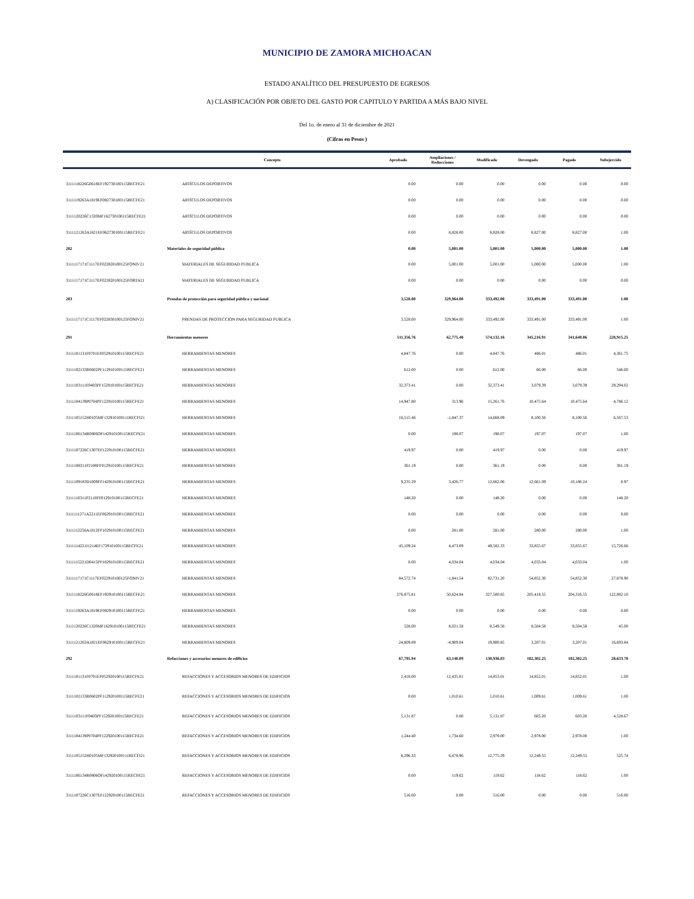MUNICIPIO DE ZAMORA MICHOACAN
ESTADO ANALÍTICO DEL PRESUPUESTO DE EGRESOS
A) CLASIFICACIÓN POR OBJETO DEL GASTO POR CAPITULO Y PARTIDA A MÁS BAJO NIVEL
Del 1o. de enero al 31 de diciembre de 2021
(Cifras en Pesos )
| | Concepto | Aprobado | Ampliaciones / Reducciones | Modificado | Devengado | Pagado | Subejercido |
| --- | --- | --- | --- | --- | --- | --- | --- |
| 3111118226G0618EF192730100115RECFE21 | ARTÍCULOS DEPORTIVOS | 0.00 | 0.00 | 0.00 | 0.00 | 0.00 | 0.00 |
| 3111119263A1819EF082730100115RECFE21 | ARTÍCULOS DEPORTIVOS | 0.00 | 0.00 | 0.00 | 0.00 | 0.00 | 0.00 |
| 3111120226C1320MF162730100115RECFE21 | ARTÍCULOS DEPORTIVOS | 0.00 | 0.00 | 0.00 | 0.00 | 0.00 | 0.00 |
| 3111121263A1821EF062730100115RECFE21 | ARTÍCULOS DEPORTIVOS | 0.00 | 8,828.00 | 8,828.00 | 8,827.00 | 8,827.00 | 1.00 |
| 282 | Materiales de seguridad pública | 0.00 | 5,001.00 | 5,001.00 | 5,000.00 | 5,000.00 | 1.00 |
| 3111117171C1117EF022820100125FONIV21 | MATERIALES DE SEGURIDAD PUBLICA | 0.00 | 5,001.00 | 5,001.00 | 5,000.00 | 5,000.00 | 1.00 |
| 3111117171C1117EF022820100125FORTA21 | MATERIALES DE SEGURIDAD PUBLICA | 0.00 | 0.00 | 0.00 | 0.00 | 0.00 | 0.00 |
| 283 | Prendas de protección para seguridad pública y nacional | 3,528.00 | 329,964.00 | 333,492.00 | 333,491.00 | 333,491.00 | 1.00 |
| 3111117171C1117EF022830100125FONIV21 | PRENDAS DE PROTECCION PARA SEGURIDAD PUBLICA | 3,528.00 | 329,964.00 | 333,492.00 | 333,491.00 | 333,491.00 | 1.00 |
| 291 | Herramientas menores | 511,356.76 | 62,775.40 | 574,132.16 | 345,216.91 | 341,640.06 | 228,915.25 |
| 3111101131F0701EF052910100115RECFE21 | HERRAMIENTAS MENORES | 4,847.76 | 0.00 | 4,847.76 | 486.01 | 486.01 | 4,361.75 |
| 3111102133R0602PF112910100115RECFE21 | HERRAMIENTAS MENORES | 612.00 | 0.00 | 612.00 | 66.00 | 66.00 | 546.00 |
| 3111103111F0403PF152910100115RECFE21 | HERRAMIENTAS MENORES | 32,373.41 | 0.00 | 32,373.41 | 3,079.39 | 3,079.39 | 29,294.02 |
| 3111104139P0704PF122910100115RECFE21 | HERRAMIENTAS MENORES | 14,947.80 | 313.96 | 15,261.76 | 10,475.64 | 10,475.64 | 4,786.12 |
| 3111105152H0105MF132910100111RECFI21 | HERRAMIENTAS MENORES | 16,515.46 | -1,847.37 | 14,668.09 | 8,100.56 | 8,100.56 | 6,567.53 |
| 3111106134R0806OF142910100115RECFE21 | HERRAMIENTAS MENORES | 0.00 | 198.07 | 198.07 | 197.07 | 197.07 | 1.00 |
| 3111107226C1307EF122910100115RECFE21 | HERRAMIENTAS MENORES | 419.97 | 0.00 | 419.97 | 0.00 | 0.00 | 419.97 |
| 3111108311P2108FF012910100115RECFE21 | HERRAMIENTAS MENORES | 361.19 | 0.00 | 361.19 | 0.00 | 0.00 | 361.19 |
| 3111109183D1009FF142910100115RECFE21 | HERRAMIENTAS MENORES | 9,235.29 | 3,426.77 | 12,662.06 | 12,661.09 | 10,186.24 | 0.97 |
| 3111110311P2110FF012910100115RECFE21 | HERRAMIENTAS MENORES | 148.20 | 0.00 | 148.20 | 0.00 | 0.00 | 148.20 |
| 3111111271A2211EF062910100115RECFE21 | HERRAMIENTAS MENORES | 0.00 | 0.00 | 0.00 | 0.00 | 0.00 | 0.00 |
| 3111112256A1812FF102910100115RECFE21 | HERRAMIENTAS MENORES | 0.00 | 281.00 | 281.00 | 280.00 | 280.00 | 1.00 |
| 3111114221I1214EF172910100115RECFE21 | HERRAMIENTAS MENORES | 45,109.24 | 4,473.09 | 49,582.33 | 33,855.67 | 33,855.67 | 15,726.66 |
| 3111115221D0415PF182910100115RECFE21 | HERRAMIENTAS MENORES | 0.00 | 4,034.04 | 4,034.04 | 4,033.04 | 4,033.04 | 1.00 |
| 3111117171C1117EF022910100125FONIV21 | HERRAMIENTAS MENORES | 84,572.74 | -1,841.54 | 82,731.20 | 54,852.30 | 54,852.30 | 27,878.90 |
| 3111118226G0618EF192910100115RECFE21 | HERRAMIENTAS MENORES | 276,875.81 | 50,624.84 | 327,500.65 | 205,418.55 | 204,316.55 | 122,082.10 |
| 3111119263A1819EF082910100115RECFE21 | HERRAMIENTAS MENORES | 0.00 | 0.00 | 0.00 | 0.00 | 0.00 | 0.00 |
| 3111120226C1320MF162910100115RECFE21 | HERRAMIENTAS MENORES | 528.00 | 8,021.58 | 8,549.58 | 8,504.58 | 8,504.58 | 45.00 |
| 3111121263A1821EF062910100115RECFE21 | HERRAMIENTAS MENORES | 24,809.89 | -4,909.04 | 19,900.85 | 3,207.01 | 3,207.01 | 16,693.84 |
| 292 | Refacciones y accesorios menores de edificios | 67,795.94 | 63,140.09 | 130,936.03 | 102,302.25 | 102,302.25 | 28,633.78 |
| 3111101131F0701EF052920100115RECFE21 | REFACCIONES Y ACCESORIOS MENORES DE EDIFICIOS | 2,418.00 | 12,435.01 | 14,853.01 | 14,852.01 | 14,852.01 | 1.00 |
| 3111102133R0602PF112920100115RECFE21 | REFACCIONES Y ACCESORIOS MENORES DE EDIFICIOS | 0.00 | 1,010.61 | 1,010.61 | 1,009.61 | 1,009.61 | 1.00 |
| 3111103111F0403PF152920100115RECFE21 | REFACCIONES Y ACCESORIOS MENORES DE EDIFICIOS | 5,131.87 | 0.00 | 5,131.87 | 603.20 | 603.20 | 4,528.67 |
| 3111104139P0704PF122920100115RECFE21 | REFACCIONES Y ACCESORIOS MENORES DE EDIFICIOS | 1,244.40 | 1,734.60 | 2,979.00 | 2,978.00 | 2,978.00 | 1.00 |
| 3111105152H0105MF132920100111RECFI21 | REFACCIONES Y ACCESORIOS MENORES DE EDIFICIOS | 6,296.33 | 6,478.96 | 12,775.29 | 12,249.55 | 12,249.55 | 525.74 |
| 3111106134R0806OF142920100115RECFE21 | REFACCIONES Y ACCESORIOS MENORES DE EDIFICIOS | 0.00 | 119.62 | 119.62 | 118.62 | 118.62 | 1.00 |
| 3111107226C1307EF122920100115RECFE21 | REFACCIONES Y ACCESORIOS MENORES DE EDIFICIOS | 516.00 | 0.00 | 516.00 | 0.00 | 0.00 | 516.00 |